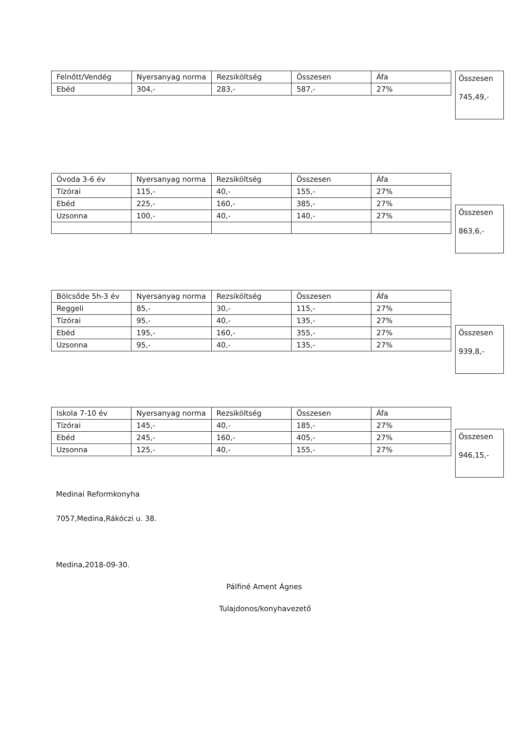| Felnőtt/Vendég | Nyersanyag norma | Rezsiköltség | Összesen | Áfa |
| Ebéd | 304,- | 283,- | 587,- | 27% |
Összesen
745,49,-
| Óvoda 3-6 év | Nyersanyag norma | Rezsiköltség | Összesen | Áfa |
| Tízórai | 115,- | 40,- | 155,- | 27% |
| Ebéd | 225,- | 160,- | 385,- | 27% |
| Uzsonna | 100,- | 40,- | 140,- | 27% |
Összesen
863,6,-
| Bölcsőde 5h-3 év | Nyersanyag norma | Rezsiköltség | Összesen | Áfa |
| Reggeli | 85,- | 30,- | 115,- | 27% |
| Tízórai | 95,- | 40,- | 135,- | 27% |
| Ebéd | 195,- | 160,- | 355,- | 27% |
| Uzsonna | 95,- | 40,- | 135,- | 27% |
Összesen
939,8,-
| Iskola 7-10 év | Nyersanyag norma | Rezsiköltség | Összesen | Áfa |
| Tízórai | 145,- | 40,- | 185,- | 27% |
| Ebéd | 245,- | 160,- | 405,- | 27% |
| Uzsonna | 125,- | 40,- | 155,- | 27% |
Összesen
946,15,-
Medinai Reformkonyha
7057,Medina,Rákóczi u. 38.
Medina,2018-09-30.
Pálfiné Ament Ágnes
Tulajdonos/konyhavezető